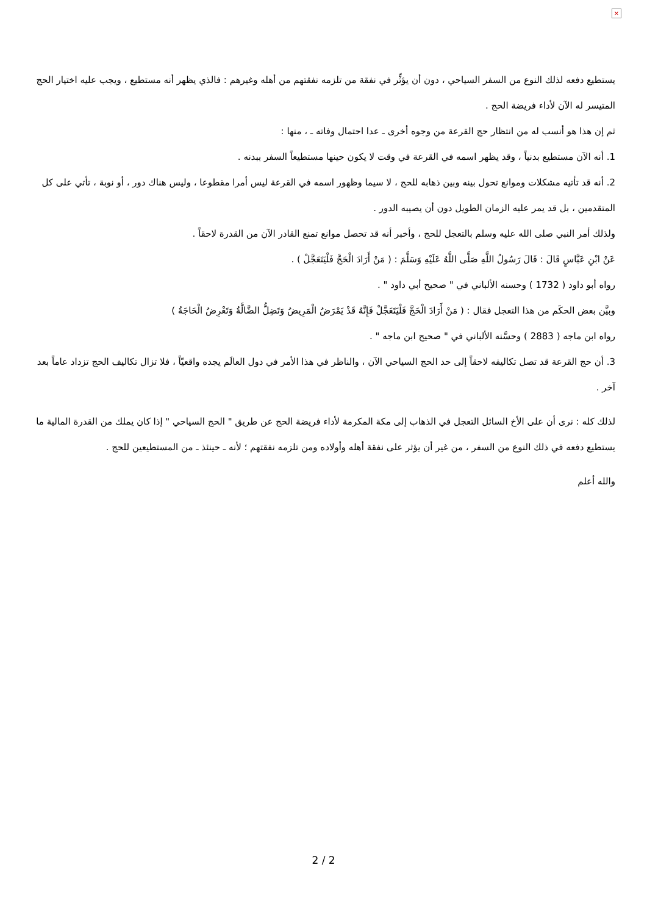×
يستطيع دفعه لذلك النوع من السفر السياحي ، دون أن يؤثِّر في نفقة من تلزمه نفقتهم من أهله وغيرهم : فالذي يظهر أنه مستطيع ، ويجب عليه اختيار الحج المتيسر له الآن لأداء فريضة الحج .
ثم إن هذا هو أنسب له من انتظار حج القرعة من وجوه أخرى ـ عدا احتمال وفاته ـ ، منها :
1. أنه الآن مستطيع بدنياً ، وقد يظهر اسمه في القرعة في وقت لا يكون حينها مستطيعاً السفر ببدنه .
2. أنه قد تأتيه مشكلات وموانع تحول بينه وبين ذهابه للحج ، لا سيما وظهور اسمه في القرعة ليس أمرا مقطوعا ، وليس هناك دور ، أو نوبة ، تأتي على كل المتقدمين ، بل قد يمر عليه الزمان الطويل دون أن يصيبه الدور .
ولذلك أمر النبي صلى الله عليه وسلم بالتعجل للحج ، وأخبر أنه قد تحصل موانع تمنع القادر الآن من القدرة لاحقاً .
عَنْ ابْنِ عَبَّاسٍ قَالَ : قَالَ رَسُولُ اللَّهِ صَلَّى اللَّهُ عَلَيْهِ وَسَلَّمَ : ( مَنْ أَرَادَ الْحَجَّ فَلْيَتَعَجَّلْ ) .
رواه أبو داود ( 1732 ) وحسنه الألباني في " صحيح أبي داود " .
وبيَّن بعض الحكَم من هذا التعجل فقال : ( مَنْ أَرَادَ الْحَجَّ فَلْيَتَعَجَّلْ فَإِنَّهُ قَدْ يَمْرَضُ الْمَرِيضُ وَتَضِلُّ الضَّالَّةُ وَتَعْرِضُ الْحَاجَةُ )
رواه ابن ماجه ( 2883 ) وحسَّنه الألباني في " صحيح ابن ماجه " .
3. أن حج القرعة قد تصل تكاليفه لاحقاً إلى حد الحج السياحي الآن ، والناظر في هذا الأمر في دول العالَم يجده واقعيّاً ، فلا تزال تكاليف الحج تزداد عاماً بعد آخر .
لذلك كله : نرى أن على الأخ السائل التعجل في الذهاب إلى مكة المكرمة لأداء فريضة الحج عن طريق " الحج السياحي " إذا كان يملك من القدرة المالية ما يستطيع دفعه في ذلك النوع من السفر ، من غير أن يؤثر على نفقة أهله وأولاده ومن تلزمه نفقتهم ؛ لأنه ـ حينئذ ـ من المستطيعين للحج .
والله أعلم
2 / 2